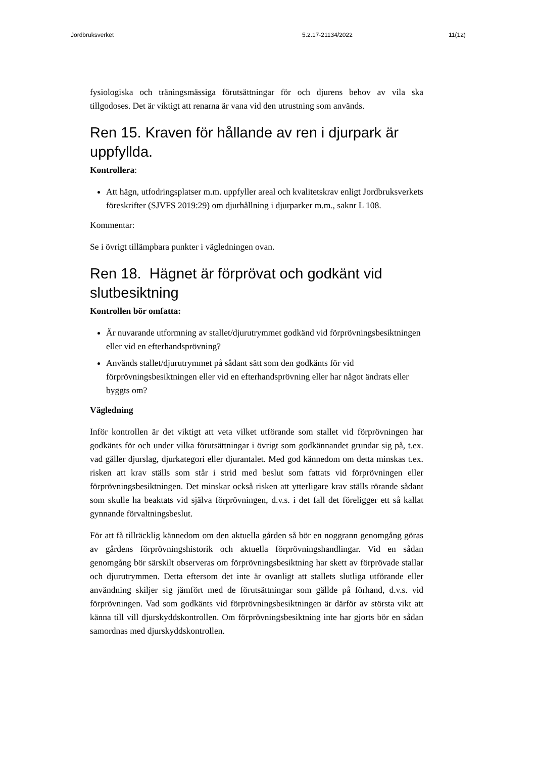Jordbruksverket 5.2.17-21134/2022 11(12)
fysiologiska och träningsmässiga förutsättningar för och djurens behov av vila ska tillgodoses. Det är viktigt att renarna är vana vid den utrustning som används.
Ren 15. Kraven för hållande av ren i djurpark är uppfyllda.
Kontrollera:
Att hägn, utfodringsplatser m.m. uppfyller areal och kvalitetskrav enligt Jordbruksverkets föreskrifter (SJVFS 2019:29) om djurhållning i djurparker m.m., saknr L 108.
Kommentar:
Se i övrigt tillämpbara punkter i vägledningen ovan.
Ren 18. Hägnet är förprövat och godkänt vid slutbesiktning
Kontrollen bör omfatta:
Är nuvarande utformning av stallet/djurutrymmet godkänd vid förprövningsbesiktningen eller vid en efterhandsprövning?
Används stallet/djurutrymmet på sådant sätt som den godkänts för vid förprövningsbesiktningen eller vid en efterhandsprövning eller har något ändrats eller byggts om?
Vägledning
Inför kontrollen är det viktigt att veta vilket utförande som stallet vid förprövningen har godkänts för och under vilka förutsättningar i övrigt som godkännandet grundar sig på, t.ex. vad gäller djurslag, djurkategori eller djurantalet. Med god kännedom om detta minskas t.ex. risken att krav ställs som står i strid med beslut som fattats vid förprövningen eller förprövningsbesiktningen. Det minskar också risken att ytterligare krav ställs rörande sådant som skulle ha beaktats vid själva förprövningen, d.v.s. i det fall det föreligger ett så kallat gynnande förvaltningsbeslut.
För att få tillräcklig kännedom om den aktuella gården så bör en noggrann genomgång göras av gårdens förprövningshistorik och aktuella förprövningshandlingar. Vid en sådan genomgång bör särskilt observeras om förprövningsbesiktning har skett av förprövade stallar och djurutrymmen. Detta eftersom det inte är ovanligt att stallets slutliga utförande eller användning skiljer sig jämfört med de förutsättningar som gällde på förhand, d.v.s. vid förprövningen. Vad som godkänts vid förprövningsbesiktningen är därför av största vikt att känna till vill djurskyddskontrollen. Om förprövningsbesiktning inte har gjorts bör en sådan samordnas med djurskyddskontrollen.